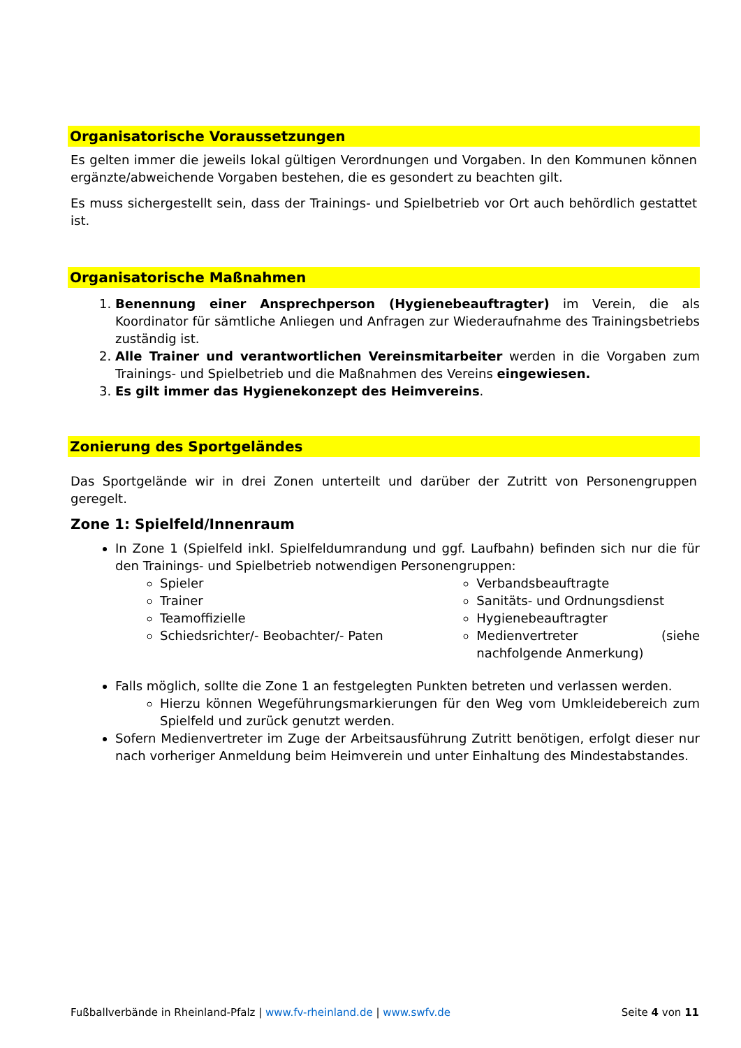Organisatorische Voraussetzungen
Es gelten immer die jeweils lokal gültigen Verordnungen und Vorgaben. In den Kommunen können ergänzte/abweichende Vorgaben bestehen, die es gesondert zu beachten gilt.
Es muss sichergestellt sein, dass der Trainings- und Spielbetrieb vor Ort auch behördlich gestattet ist.
Organisatorische Maßnahmen
1. Benennung einer Ansprechperson (Hygienebeauftragter) im Verein, die als Koordinator für sämtliche Anliegen und Anfragen zur Wiederaufnahme des Trainingsbetriebs zuständig ist.
2. Alle Trainer und verantwortlichen Vereinsmitarbeiter werden in die Vorgaben zum Trainings- und Spielbetrieb und die Maßnahmen des Vereins eingewiesen.
3. Es gilt immer das Hygienekonzept des Heimvereins.
Zonierung des Sportgeländes
Das Sportgelände wir in drei Zonen unterteilt und darüber der Zutritt von Personengruppen geregelt.
Zone 1: Spielfeld/Innenraum
In Zone 1 (Spielfeld inkl. Spielfeldumrandung und ggf. Laufbahn) befinden sich nur die für den Trainings- und Spielbetrieb notwendigen Personengruppen:
Spieler
Trainer
Teamoffizielle
Schiedsrichter/- Beobachter/- Paten
Verbandsbeauftragte
Sanitäts- und Ordnungsdienst
Hygienebeauftragter
Medienvertreter (siehe nachfolgende Anmerkung)
Falls möglich, sollte die Zone 1 an festgelegten Punkten betreten und verlassen werden.
Hierzu können Wegeführungsmarkierungen für den Weg vom Umkleidebereich zum Spielfeld und zurück genutzt werden.
Sofern Medienvertreter im Zuge der Arbeitsausführung Zutritt benötigen, erfolgt dieser nur nach vorheriger Anmeldung beim Heimverein und unter Einhaltung des Mindestabstandes.
Fußballverbände in Rheinland-Pfalz | www.fv-rheinland.de | www.swfv.de Seite 4 von 11